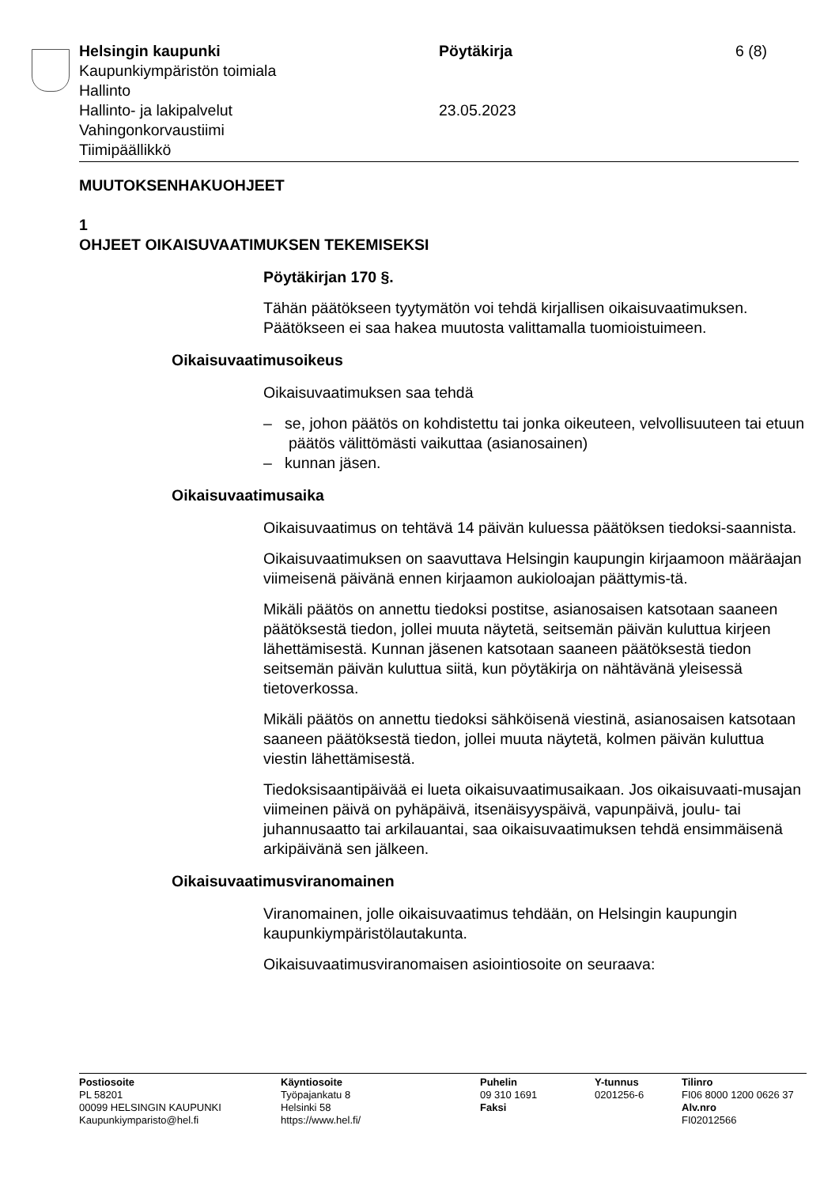Helsingin kaupunki
Kaupunkiympäristön toimiala
Hallinto
Hallinto- ja lakipalvelut
Vahingonkorvaustiimi
Tiimipäällikkö
Pöytäkirja
23.05.2023
6 (8)
MUUTOKSENHAKUOHJEET
1
OHJEET OIKAISUVAATIMUKSEN TEKEMISEKSI
Pöytäkirjan 170 §.
Tähän päätökseen tyytymätön voi tehdä kirjallisen oikaisuvaatimuksen. Päätökseen ei saa hakea muutosta valittamalla tuomioistuimeen.
Oikaisuvaatimusoikeus
Oikaisuvaatimuksen saa tehdä
– se, johon päätös on kohdistettu tai jonka oikeuteen, velvollisuuteen tai etuun päätös välittömästi vaikuttaa (asianosainen)
– kunnan jäsen.
Oikaisuvaatimusaika
Oikaisuvaatimus on tehtävä 14 päivän kuluessa päätöksen tiedoksi-saannista.
Oikaisuvaatimuksen on saavuttava Helsingin kaupungin kirjaamoon määräajan viimeisenä päivänä ennen kirjaamon aukioloajan päättymis-tä.
Mikäli päätös on annettu tiedoksi postitse, asianosaisen katsotaan saaneen päätöksestä tiedon, jollei muuta näytetä, seitsemän päivän kuluttua kirjeen lähettämisestä. Kunnan jäsenen katsotaan saaneen päätöksestä tiedon seitsemän päivän kuluttua siitä, kun pöytäkirja on nähtävänä yleisessä tietoverkossa.
Mikäli päätös on annettu tiedoksi sähköisenä viestinä, asianosaisen katsotaan saaneen päätöksestä tiedon, jollei muuta näytetä, kolmen päivän kuluttua viestin lähettämisestä.
Tiedoksisaantipäivää ei lueta oikaisuvaatimusaikaan. Jos oikaisuvaati-musajan viimeinen päivä on pyhäpäivä, itsenäisyyspäivä, vapunpäivä, joulu- tai juhannusaatto tai arkilauantai, saa oikaisuvaatimuksen tehdä ensimmäisenä arkipäivänä sen jälkeen.
Oikaisuvaatimusviranomainen
Viranomainen, jolle oikaisuvaatimus tehdään, on Helsingin kaupungin kaupunkiympäristölautakunta.
Oikaisuvaatimusviranomaisen asiointiosoite on seuraava:
Postiosoite
PL 58201
00099 HELSINGIN KAUPUNKI
Kaupunkiymparisto@hel.fi
Käyntiosoite
Työpajankatu 8
Helsinki 58
https://www.hel.fi/
Puhelin
09 310 1691
Faksi
Y-tunnus
0201256-6
Tilinro
FI06 8000 1200 0626 37
Alv.nro
FI02012566